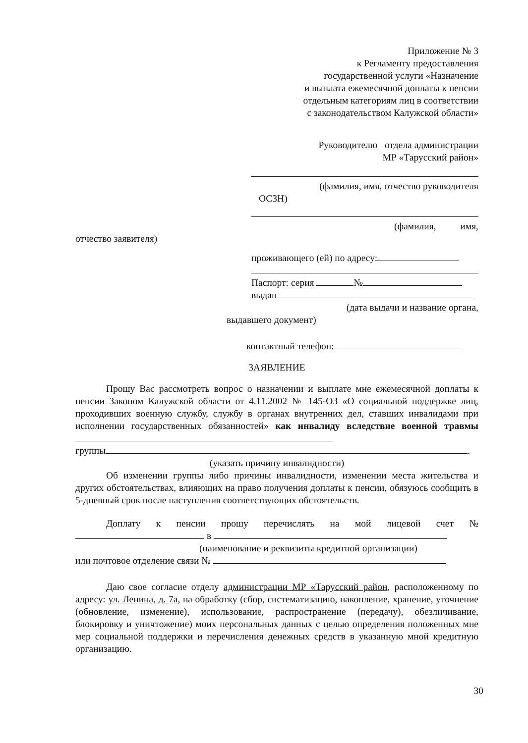Приложение № 3
к Регламенту предоставления
государственной услуги «Назначение
и выплата ежемесячной доплаты к пенсии
отдельным категориям лиц в соответствии
с законодательством Калужской области»
Руководителю отдела администрации
МР «Тарусский район»
(фамилия, имя, отчество руководителя
ОСЗН)
(фамилия, имя,
отчество заявителя)
проживающего (ей) по адресу:
Паспорт: серия №
выдан
(дата выдачи и название органа,
выдавшего документ)
контактный телефон:
ЗАЯВЛЕНИЕ
Прошу Вас рассмотреть вопрос о назначении и выплате мне ежемесячной доплаты к пенсии Законом Калужской области от 4.11.2002 № 145-ОЗ «О социальной поддержке лиц, проходивших военную службу, службу в органах внутренних дел, ставших инвалидами при исполнении государственных обязанностей» как инвалиду вследствие военной травмы
группы .
(указать причину инвалидности)
Об изменении группы либо причины инвалидности, изменении места жительства и других обстоятельствах, влияющих на право получения доплаты к пенсии, обязуюсь сообщить в 5-дневный срок после наступления соответствующих обстоятельств.
Доплату к пенсии прошу перечислять на мой лицевой счет № в
(наименование и реквизиты кредитной организации)
или почтовое отделение связи №
Даю свое согласие отделу администрации МР «Тарусский район, расположенному по адресу: ул. Ленина, д. 7а, на обработку (сбор, систематизацию, накопление, хранение, уточнение (обновление, изменение), использование, распространение (передачу), обезличивание, блокировку и уничтожение) моих персональных данных с целью определения положенных мне мер социальной поддержки и перечисления денежных средств в указанную мной кредитную организацию.
30